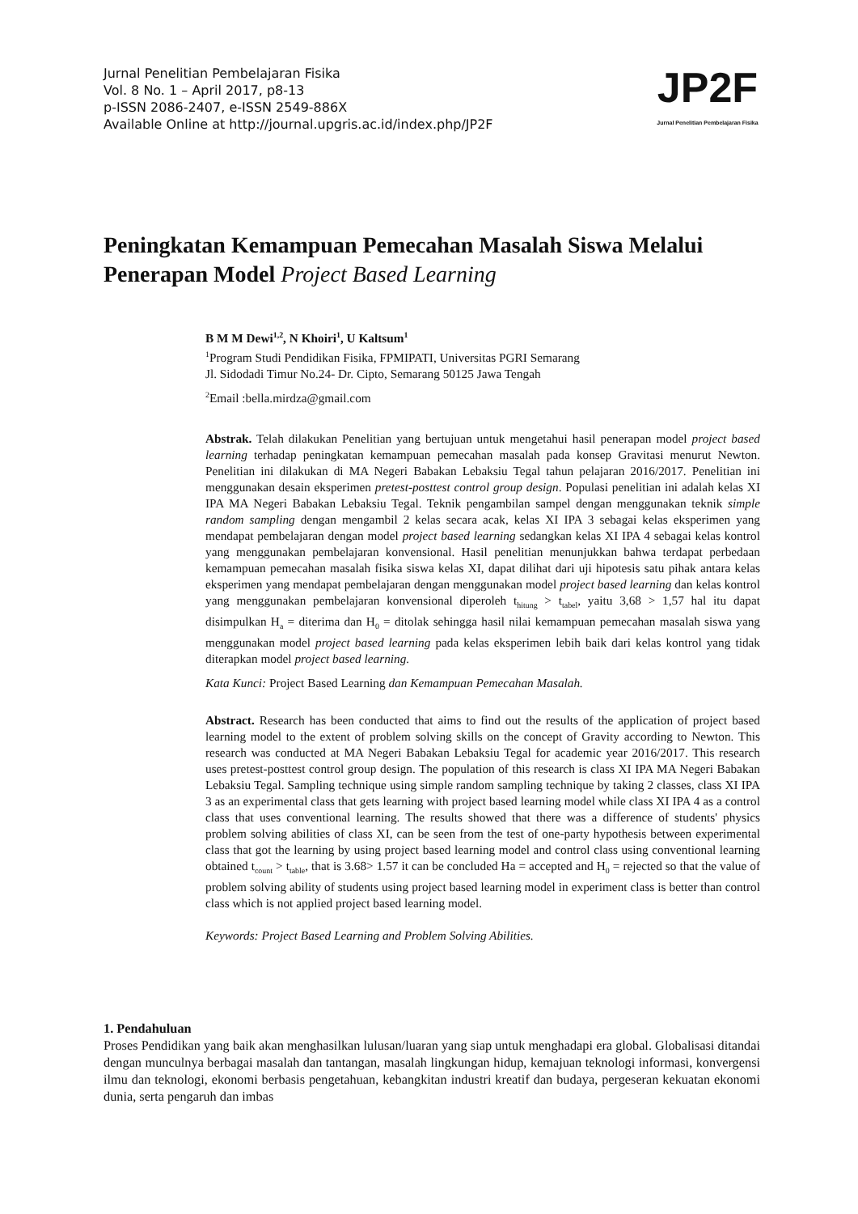Jurnal Penelitian Pembelajaran Fisika
Vol. 8 No. 1 – April 2017, p8-13
p-ISSN 2086-2407, e-ISSN 2549-886X
Available Online at http://journal.upgris.ac.id/index.php/JP2F
JP2F
Jurnal Penelitian Pembelajaran Fisika
Peningkatan Kemampuan Pemecahan Masalah Siswa Melalui Penerapan Model Project Based Learning
B M M Dewi<sup>1,2</sup>, N Khoiri<sup>1</sup>, U Kaltsum<sup>1</sup>
<sup>1</sup> Program Studi Pendidikan Fisika, FPMIPATI, Universitas PGRI Semarang
Jl. Sidodadi Timur No.24- Dr. Cipto, Semarang 50125 Jawa Tengah
<sup>2</sup> Email :bella.mirdza@gmail.com
Abstrak. Telah dilakukan Penelitian yang bertujuan untuk mengetahui hasil penerapan model project based learning terhadap peningkatan kemampuan pemecahan masalah pada konsep Gravitasi menurut Newton. Penelitian ini dilakukan di MA Negeri Babakan Lebaksiu Tegal tahun pelajaran 2016/2017. Penelitian ini menggunakan desain eksperimen pretest-posttest control group design. Populasi penelitian ini adalah kelas XI IPA MA Negeri Babakan Lebaksiu Tegal. Teknik pengambilan sampel dengan menggunakan teknik simple random sampling dengan mengambil 2 kelas secara acak, kelas XI IPA 3 sebagai kelas eksperimen yang mendapat pembelajaran dengan model project based learning sedangkan kelas XI IPA 4 sebagai kelas kontrol yang menggunakan pembelajaran konvensional. Hasil penelitian menunjukkan bahwa terdapat perbedaan kemampuan pemecahan masalah fisika siswa kelas XI, dapat dilihat dari uji hipotesis satu pihak antara kelas eksperimen yang mendapat pembelajaran dengan menggunakan model project based learning dan kelas kontrol yang menggunakan pembelajaran konvensional diperoleh t<sub>hitung</sub> > t<sub>tabel</sub>, yaitu 3,68 > 1,57 hal itu dapat disimpulkan H<sub>a</sub> = diterima dan H<sub>0</sub> = ditolak sehingga hasil nilai kemampuan pemecahan masalah siswa yang menggunakan model project based learning pada kelas eksperimen lebih baik dari kelas kontrol yang tidak diterapkan model project based learning.
Kata Kunci: Project Based Learning dan Kemampuan Pemecahan Masalah.
Abstract. Research has been conducted that aims to find out the results of the application of project based learning model to the extent of problem solving skills on the concept of Gravity according to Newton. This research was conducted at MA Negeri Babakan Lebaksiu Tegal for academic year 2016/2017. This research uses pretest-posttest control group design. The population of this research is class XI IPA MA Negeri Babakan Lebaksiu Tegal. Sampling technique using simple random sampling technique by taking 2 classes, class XI IPA 3 as an experimental class that gets learning with project based learning model while class XI IPA 4 as a control class that uses conventional learning. The results showed that there was a difference of students' physics problem solving abilities of class XI, can be seen from the test of one-party hypothesis between experimental class that got the learning by using project based learning model and control class using conventional learning obtained t<sub>count</sub> > t<sub>table</sub>, that is 3.68> 1.57 it can be concluded Ha = accepted and H<sub>0</sub> = rejected so that the value of problem solving ability of students using project based learning model in experiment class is better than control class which is not applied project based learning model.
Keywords: Project Based Learning and Problem Solving Abilities.
1. Pendahuluan
Proses Pendidikan yang baik akan menghasilkan lulusan/luaran yang siap untuk menghadapi era global. Globalisasi ditandai dengan munculnya berbagai masalah dan tantangan, masalah lingkungan hidup, kemajuan teknologi informasi, konvergensi ilmu dan teknologi, ekonomi berbasis pengetahuan, kebangkitan industri kreatif dan budaya, pergeseran kekuatan ekonomi dunia, serta pengaruh dan imbas